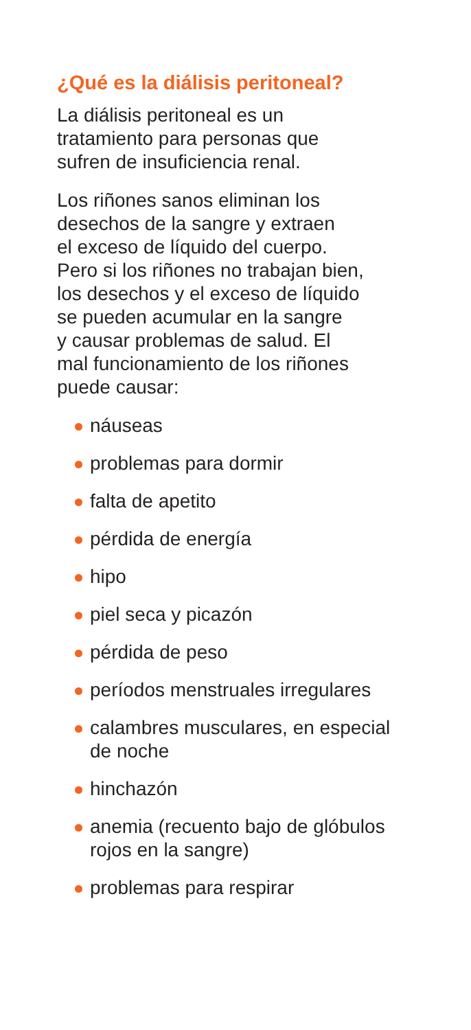¿Qué es la diálisis peritoneal?
La diálisis peritoneal es un
tratamiento para personas que
sufren de insuficiencia renal.
Los riñones sanos eliminan los
desechos de la sangre y extraen
el exceso de líquido del cuerpo.
Pero si los riñones no trabajan bien,
los desechos y el exceso de líquido
se pueden acumular en la sangre
y causar problemas de salud. El
mal funcionamiento de los riñones
puede causar:
náuseas
problemas para dormir
falta de apetito
pérdida de energía
hipo
piel seca y picazón
pérdida de peso
períodos menstruales irregulares
calambres musculares, en especial
de noche
hinchazón
anemia (recuento bajo de glóbulos
rojos en la sangre)
problemas para respirar